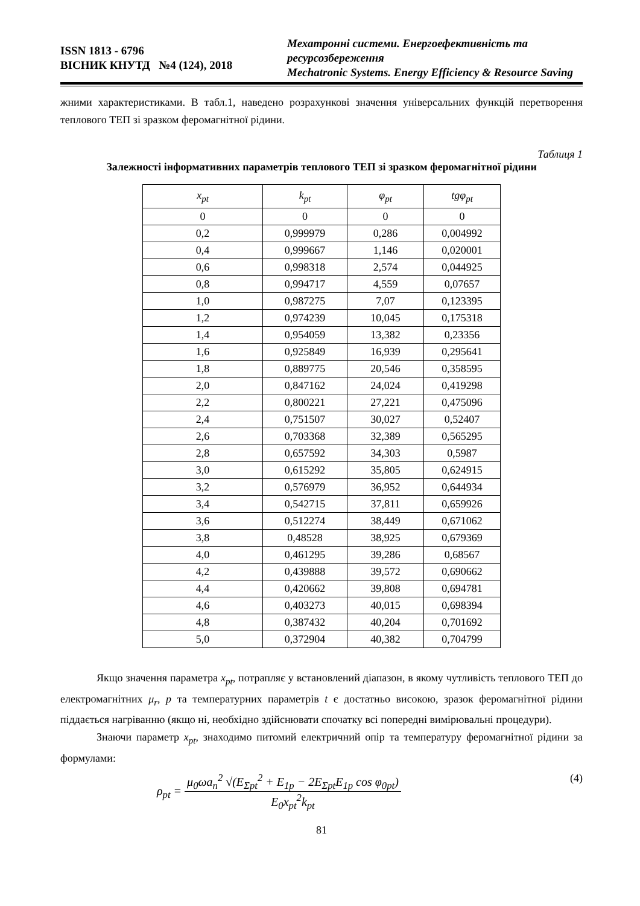ISSN 1813 - 6796
ВІСНИК КНУТД №4 (124), 2018
Мехатронні системи. Енергоефективність та ресурсозбереження
Mechatronic Systems. Energy Efficiency & Resource Saving
жними характеристиками. В табл.1, наведено розрахункові значення універсальних функцій перетворення теплового ТЕП зі зразком феромагнітної рідини.
Таблиця 1
Залежності інформативних параметрів теплового ТЕП зі зразком феромагнітної рідини
| x<sub>pt</sub> | k<sub>pt</sub> | φ<sub>pt</sub> | tgφ<sub>pt</sub> |
| --- | --- | --- | --- |
| 0 | 0 | 0 | 0 |
| 0,2 | 0,999979 | 0,286 | 0,004992 |
| 0,4 | 0,999667 | 1,146 | 0,020001 |
| 0,6 | 0,998318 | 2,574 | 0,044925 |
| 0,8 | 0,994717 | 4,559 | 0,07657 |
| 1,0 | 0,987275 | 7,07 | 0,123395 |
| 1,2 | 0,974239 | 10,045 | 0,175318 |
| 1,4 | 0,954059 | 13,382 | 0,23356 |
| 1,6 | 0,925849 | 16,939 | 0,295641 |
| 1,8 | 0,889775 | 20,546 | 0,358595 |
| 2,0 | 0,847162 | 24,024 | 0,419298 |
| 2,2 | 0,800221 | 27,221 | 0,475096 |
| 2,4 | 0,751507 | 30,027 | 0,52407 |
| 2,6 | 0,703368 | 32,389 | 0,565295 |
| 2,8 | 0,657592 | 34,303 | 0,5987 |
| 3,0 | 0,615292 | 35,805 | 0,624915 |
| 3,2 | 0,576979 | 36,952 | 0,644934 |
| 3,4 | 0,542715 | 37,811 | 0,659926 |
| 3,6 | 0,512274 | 38,449 | 0,671062 |
| 3,8 | 0,48528 | 38,925 | 0,679369 |
| 4,0 | 0,461295 | 39,286 | 0,68567 |
| 4,2 | 0,439888 | 39,572 | 0,690662 |
| 4,4 | 0,420662 | 39,808 | 0,694781 |
| 4,6 | 0,403273 | 40,015 | 0,698394 |
| 4,8 | 0,387432 | 40,204 | 0,701692 |
| 5,0 | 0,372904 | 40,382 | 0,704799 |
Якщо значення параметра x<sub>pt</sub>, потрапляє у встановлений діапазон, в якому чутливість теплового ТЕП до електромагнітних μ<sub>r</sub>, p та температурних параметрів t є достатньо високою, зразок феромагнітної рідини піддається нагріванню (якщо ні, необхідно здійснювати спочатку всі попередні вимірювальні процедури).
Знаючи параметр x<sub>pt</sub>, знаходимо питомий електричний опір та температуру феромагнітної рідини за формулами:
ρ<sub>pt</sub> =
μ<sub>0</sub>ωa<sub>n</sub><sup>2</sup> √(E<sub>Σpt</sub><sup>2</sup> + E<sub>1p</sub> − 2E<sub>Σpt</sub>E<sub>1p</sub> cos φ<sub>0pt</sub>)
E<sub>0</sub>x<sub>pt</sub><sup>2</sup>k<sub>pt</sub>
(4)
81